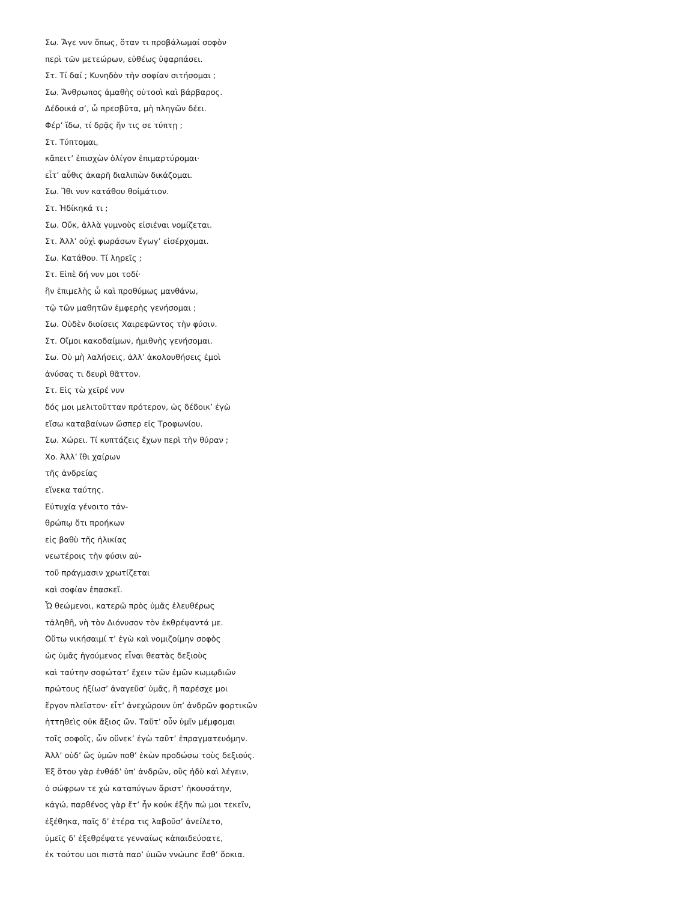Σω. Ἄγε νυν ὅπως, ὅταν τι προβάλωμαί σοφὸν
περὶ τῶν μετεώρων, εὐθέως ὑφαρπάσει.
Στ. Τί δαί ; Κυνηδὸν τὴν σοφίαν σιτήσομαι ;
Σω. Ἄνθρωπος ἀμαθὴς οὑτοσὶ καὶ βάρβαρος.
Δέδοικά σ’, ὦ πρεσβῦτα, μὴ πληγῶν δέει.
Φέρ’ ἴδω, τί δρᾷς ἤν τις σε τύπτῃ ;
Στ. Τύπτομαι,
κἄπειτ’ ἐπισχὼν ὀλίγον ἐπιμαρτύρομαι·
εἶτ’ αὖθις ἀκαρῆ διαλιπὼν δικάζομαι.
Σω. Ἴθι νυν κατάθου θοἰμάτιον.
Στ. Ἠδίκηκά τι ;
Σω. Οὔκ, ἀλλὰ γυμνοὺς εἰσιέναι νομίζεται.
Στ. Ἀλλ’ οὐχὶ φωράσων ἔγωγ’ εἰσέρχομαι.
Σω. Κατάθου. Τί ληρεῖς ;
Στ. Εἰπὲ δή νυν μοι τοδί·
ἢν ἐπιμελὴς ὦ καὶ προθύμως μανθάνω,
τῷ τῶν μαθητῶν ἐμφερὴς γενήσομαι ;
Σω. Οὐδὲν διοίσεις Χαιρεφῶντος τὴν φύσιν.
Στ. Οἴμοι κακοδαίμων, ἡμιθνὴς γενήσομαι.
Σω. Οὐ μὴ λαλήσεις, ἀλλ’ ἀκολουθήσεις ἐμοὶ
ἀνύσας τι δευρὶ θᾶττον.
Στ. Εἰς τὼ χεῖρέ νυν
δός μοι μελιτοῦτταν πρότερον, ὡς δέδοικ’ ἐγὼ
εἴσω καταβαίνων ὥσπερ εἰς Τροφωνίου.
Σω. Χώρει. Τί κυπτάζεις ἔχων περὶ τὴν θύραν ;
Χο. Ἀλλ’ ἴθι χαίρων
τῆς ἀνδρείας
εἵνεκα ταύτης.
Εὐτυχία γένοιτο τἀν-
θρώπῳ ὅτι προήκων
εἰς βαθὺ τῆς ἡλικίας
νεωτέροις τὴν φύσιν αὑ-
τοῦ πράγμασιν χρωτίζεται
καὶ σοφίαν ἐπασκεῖ.
Ὦ θεώμενοι, κατερῶ πρὸς ὑμᾶς ἐλευθέρως
τἀληθῆ, νὴ τὸν Διόνυσον τὸν ἐκθρέψαντά με.
Οὕτω νικήσαιμί τ’ ἐγὼ καὶ νομιζοίμην σοφὸς
ὡς ὑμᾶς ἡγούμενος εἶναι θεατὰς δεξιοὺς
καὶ ταύτην σοφώτατ’ ἔχειν τῶν ἐμῶν κωμῳδιῶν
πρώτους ἠξίωσ’ ἀναγεῦσ’ ὑμᾶς, ἣ παρέσχε μοι
ἔργον πλεῖστον· εἶτ’ ἀνεχώρουν ὑπ’ ἀνδρῶν φορτικῶν
ἡττηθεὶς οὐκ ἄξιος ὤν. Ταῦτ’ οὖν ὑμῖν μέμφομαι
τοῖς σοφοῖς, ὧν οὕνεκ’ ἐγὼ ταῦτ’ ἐπραγματευόμην.
Ἀλλ’ οὐδ’ ὣς ὑμῶν ποθ’ ἑκὼν προδώσω τοὺς δεξιούς.
Ἐξ ὅτου γὰρ ἐνθάδ’ ὑπ’ ἀνδρῶν, οὓς ἡδὺ καὶ λέγειν,
ὁ σώφρων τε χὠ καταπύγων ἄριστ’ ἠκουσάτην,
κἀγώ, παρθένος γὰρ ἔτ’ ἦν κοὐκ ἐξῆν πώ μοι τεκεῖν,
ἐξέθηκα, παῖς δ’ ἑτέρα τις λαβοῦσ’ ἀνείλετο,
ὑμεῖς δ’ ἐξεθρέψατε γενναίως κἀπαιδεύσατε,
ἐκ τούτου μοι πιστὰ παρ’ ὑμῶν γνώμης ἔσθ’ ὅρκια.